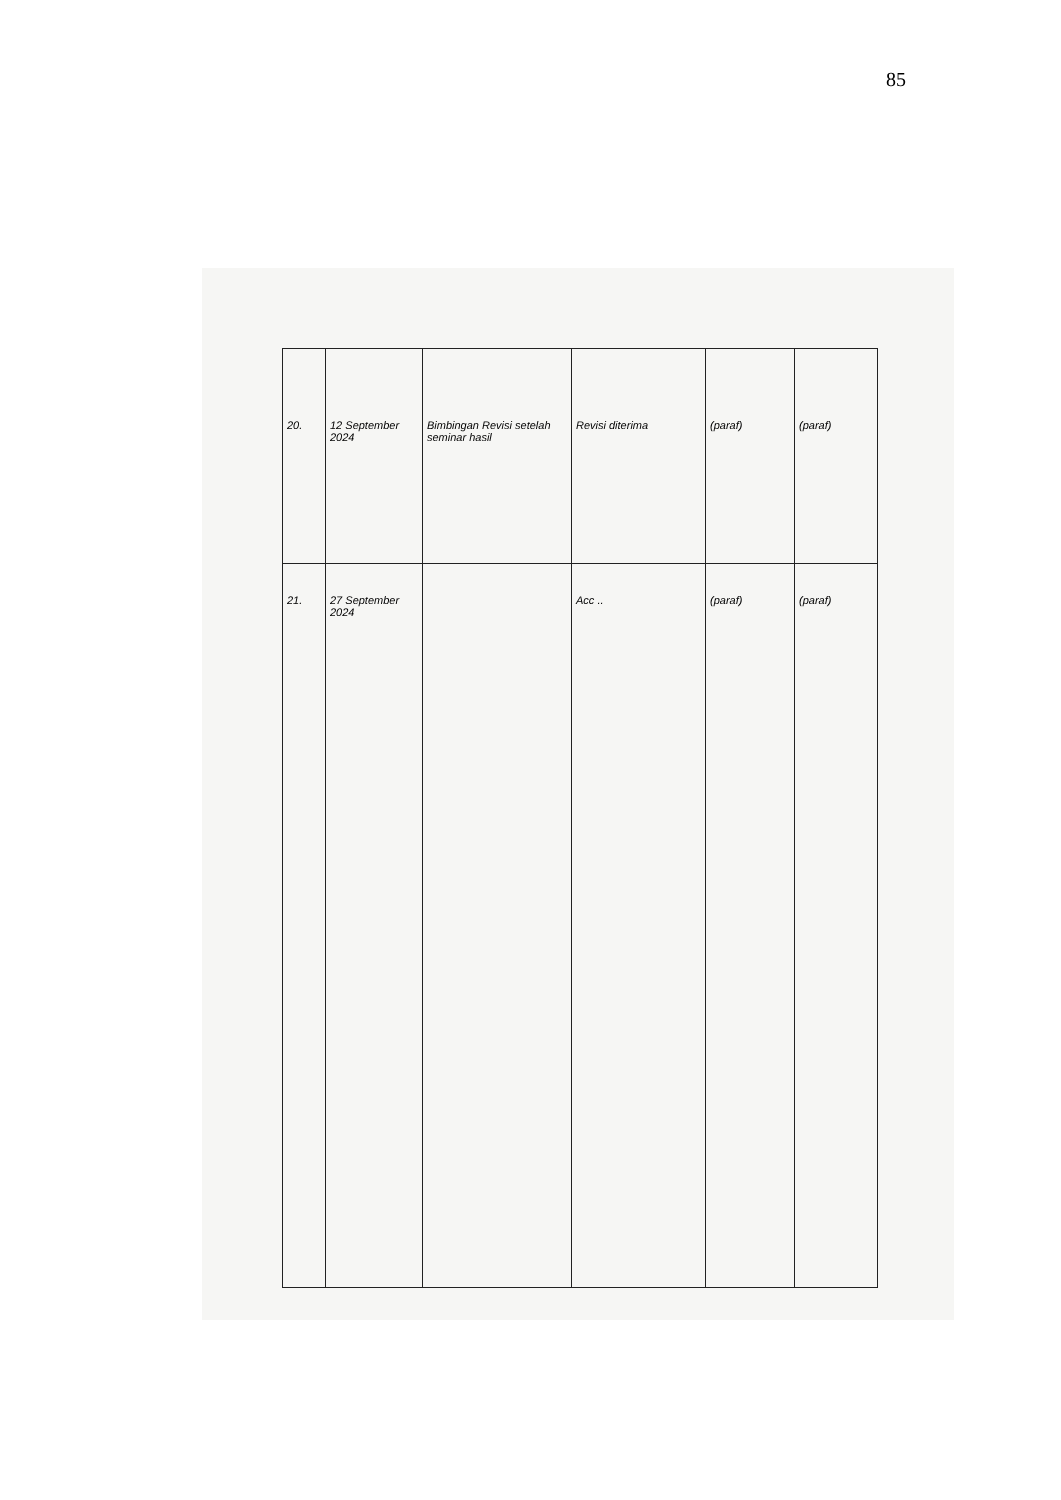85
| 20. | 12 September 2024 | Bimbingan Revisi setelah seminar hasil | Revisi diterima | (paraf) | (paraf) |
| 21. | 27 September 2024 | | Acc .. | (paraf) | (paraf) |